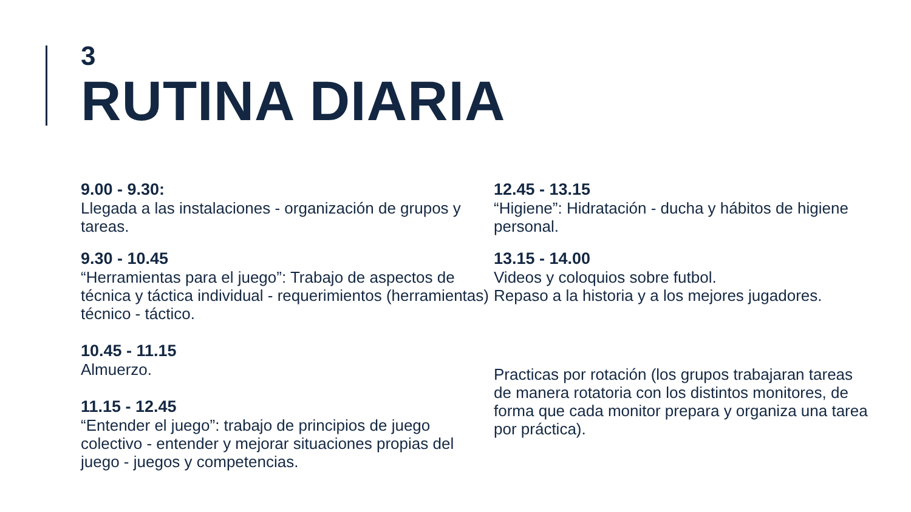3
RUTINA DIARIA
9.00 - 9.30:
Llegada a las instalaciones - organización de grupos y tareas.
9.30 - 10.45
“Herramientas para el juego”: Trabajo de aspectos de técnica y táctica individual - requerimientos (herramientas) técnico - táctico.
10.45 - 11.15
Almuerzo.
11.15 - 12.45
“Entender el juego”: trabajo de principios de juego colectivo - entender y mejorar situaciones propias del juego - juegos y competencias.
12.45 - 13.15
“Higiene”: Hidratación - ducha y hábitos de higiene personal.
13.15 - 14.00
Videos y coloquios sobre futbol.
Repaso a la historia y a los mejores jugadores.
Practicas por rotación (los grupos trabajaran tareas de manera rotatoria con los distintos monitores, de forma que cada monitor prepara y organiza una tarea por práctica).